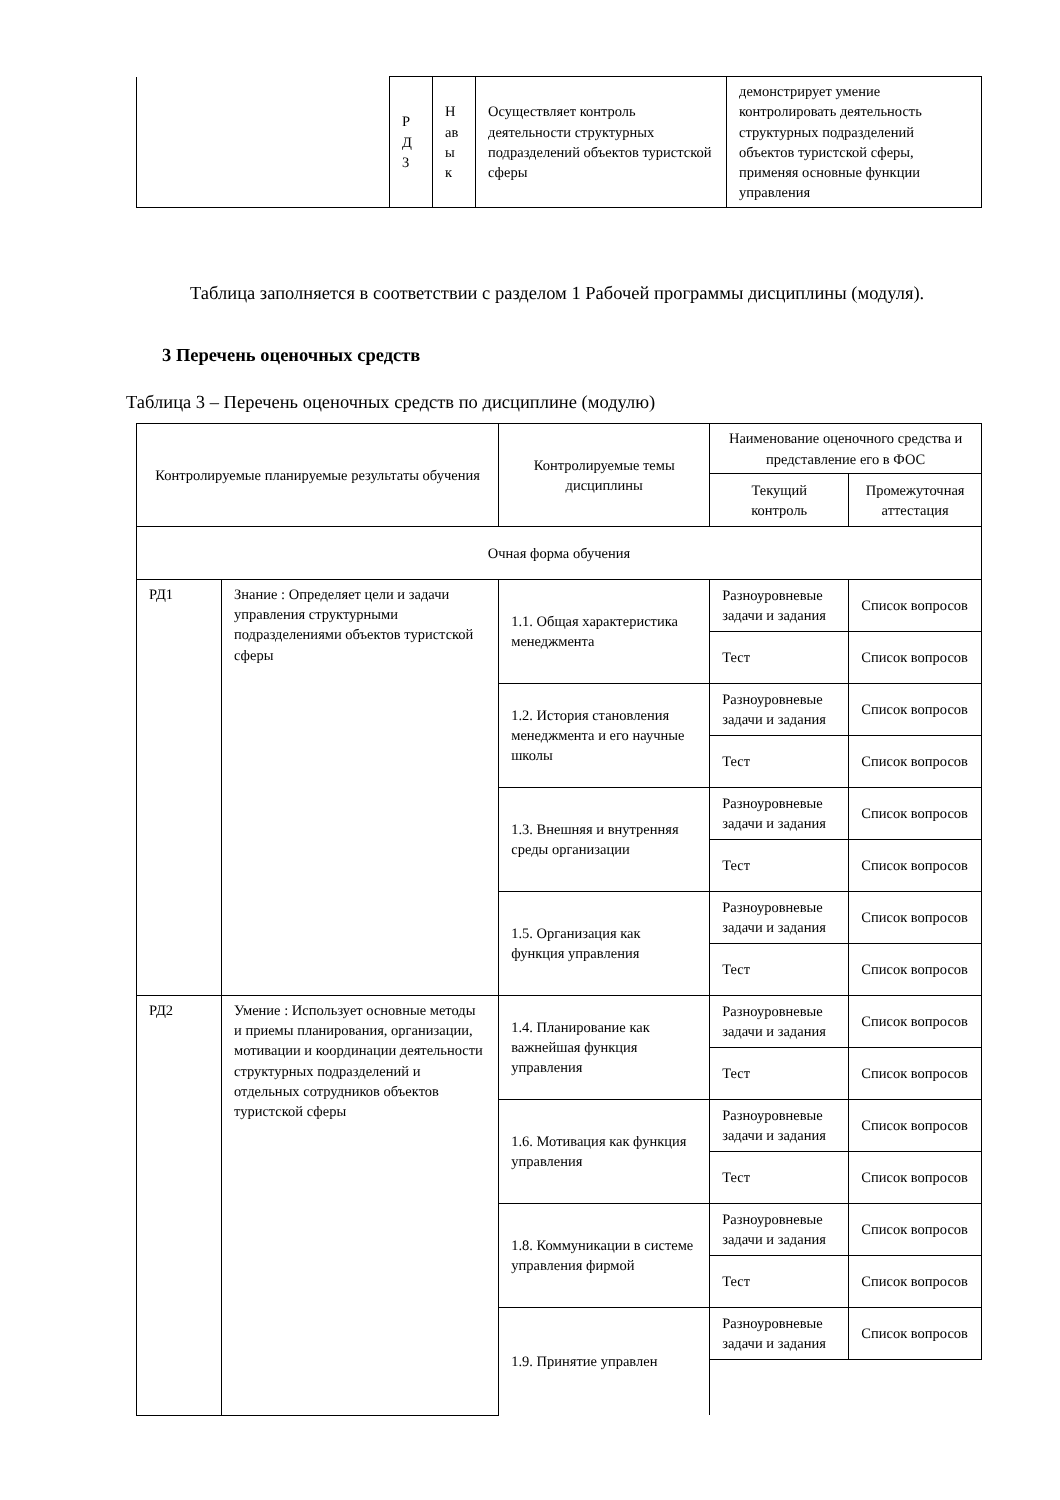| | Р Д 3 | Н ав ы к | Осуществляет контроль деятельности структурных подразделений объектов туристской сферы | демонстрирует умение контролировать деятельность структурных подразделений объектов туристской сферы, применяя основные функции управления |
Таблица заполняется в соответствии с разделом 1 Рабочей программы дисциплины (модуля).
3 Перечень оценочных средств
Таблица 3 – Перечень оценочных средств по дисциплине (модулю)
| Контролируемые планируемые результаты обучения | | Контролируемые темы дисциплины | Наименование оценочного средства и представление его в ФОС | |
| --- | --- | --- | --- | --- |
| | | | Текущий контроль | Промежуточная аттестация |
| Очная форма обучения | | | | |
| РД1 | Знание : Определяет цели и задачи управления структурными подразделениями объектов туристской сферы | 1.1. Общая характеристика менеджмента | Разноуровневые задачи и задания | Список вопросов |
| | | | Тест | Список вопросов |
| | | 1.2. История становления менеджмента и его научные школы | Разноуровневые задачи и задания | Список вопросов |
| | | | Тест | Список вопросов |
| | | 1.3. Внешняя и внутренняя среды организации | Разноуровневые задачи и задания | Список вопросов |
| | | | Тест | Список вопросов |
| | | 1.5. Организация как функция управления | Разноуровневые задачи и задания | Список вопросов |
| | | | Тест | Список вопросов |
| РД2 | Умение : Использует основные методы и приемы планирования, организации, мотивации и координации деятельности структурных подразделений и отдельных сотрудников объектов туристской сферы | 1.4. Планирование как важнейшая функция управления | Разноуровневые задачи и задания | Список вопросов |
| | | | Тест | Список вопросов |
| | | 1.6. Мотивация как функция управления | Разноуровневые задачи и задания | Список вопросов |
| | | | Тест | Список вопросов |
| | | 1.8. Коммуникации в системе управления фирмой | Разноуровневые задачи и задания | Список вопросов |
| | | | Тест | Список вопросов |
| | | 1.9. Принятие управлен | Разноуровневые задачи и задания | Список вопросов |